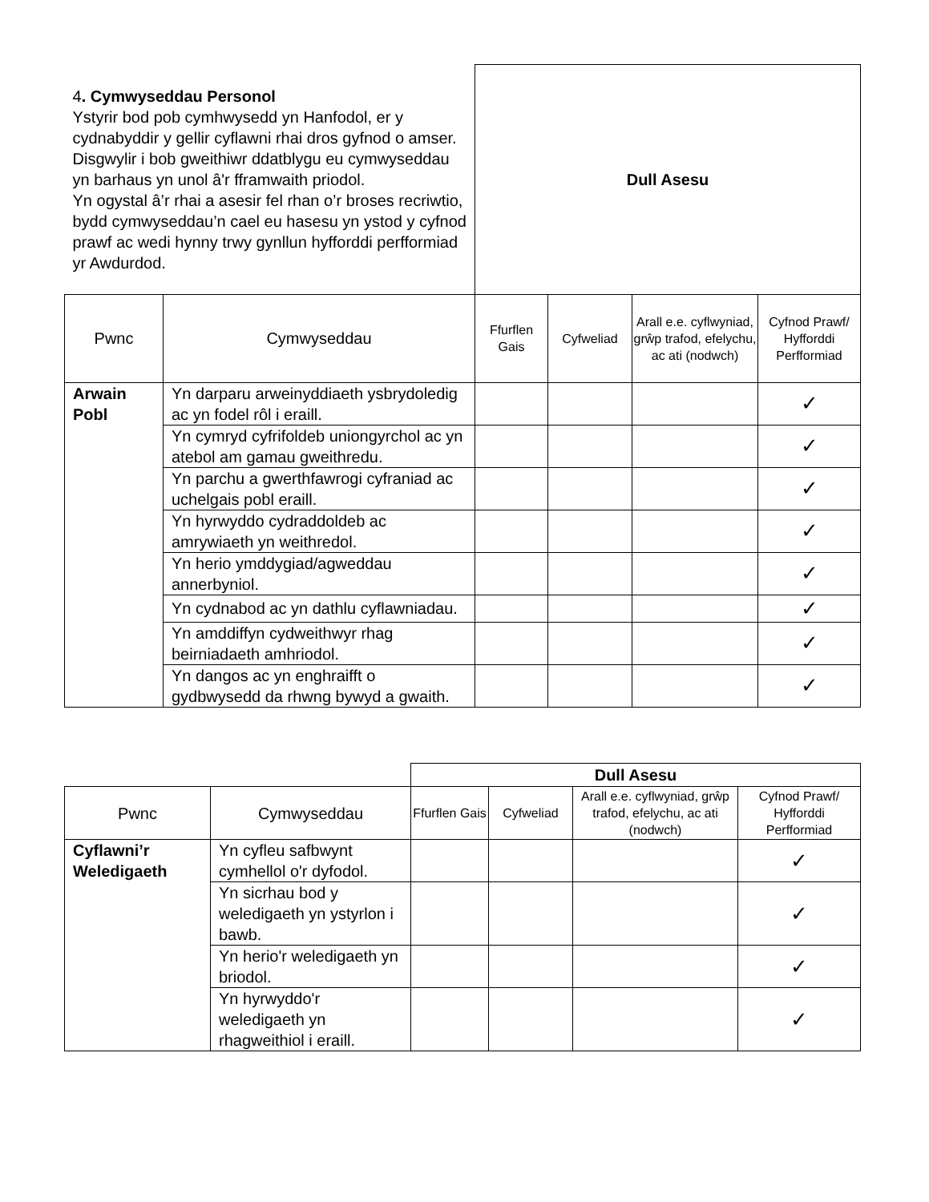| 4 . Cymwyseddau Personol Ystyrir bod pob cymhwysedd yn Hanfodol, er y cydnabyddir y gellir cyflawni rhai dros gyfnod o amser. Disgwylir i bob gweithiwr ddatblygu eu cymwyseddau yn barhaus yn unol â'r fframwaith priodol. Yn ogystal â’r rhai a asesir fel rhan o’r broses recriwtio, bydd cymwyseddau’n cael eu hasesu yn ystod y cyfnod prawf ac wedi hynny trwy gynllun hyfforddi perfformiad yr Awdurdod. | | Dull Asesu | | | |
| Pwnc | Cymwyseddau | Ffurflen Gais | Cyfweliad | Arall e.e. cyflwyniad, grŵp trafod, efelychu, ac ati (nodwch) | Cyfnod Prawf/ Hyfforddi Perfformiad |
| Arwain Pobl | Yn darparu arweinyddiaeth ysbrydoledig ac yn fodel rôl i eraill. | | | | ✓ |
| | Yn cymryd cyfrifoldeb uniongyrchol ac yn atebol am gamau gweithredu. | | | | ✓ |
| | Yn parchu a gwerthfawrogi cyfraniad ac uchelgais pobl eraill. | | | | ✓ |
| | Yn hyrwyddo cydraddoldeb ac amrywiaeth yn weithredol. | | | | ✓ |
| | Yn herio ymddygiad/agweddau annerbyniol. | | | | ✓ |
| | Yn cydnabod ac yn dathlu cyflawniadau. | | | | ✓ |
| | Yn amddiffyn cydweithwyr rhag beirniadaeth amhriodol. | | | | ✓ |
| | Yn dangos ac yn enghraifft o gydbwysedd da rhwng bywyd a gwaith. | | | | ✓ |
| | | Dull Asesu | | | |
| Pwnc | Cymwyseddau | Ffurflen Gais | Cyfweliad | Arall e.e. cyflwyniad, grŵp trafod, efelychu, ac ati (nodwch) | Cyfnod Prawf/ Hyfforddi Perfformiad |
| Cyflawni’r Weledigaeth | Yn cyfleu safbwynt cymhellol o'r dyfodol. | | | | ✓ |
| | Yn sicrhau bod y weledigaeth yn ystyrlon i bawb. | | | | ✓ |
| | Yn herio'r weledigaeth yn briodol. | | | | ✓ |
| | Yn hyrwyddo'r weledigaeth yn rhagweithiol i eraill. | | | | ✓ |